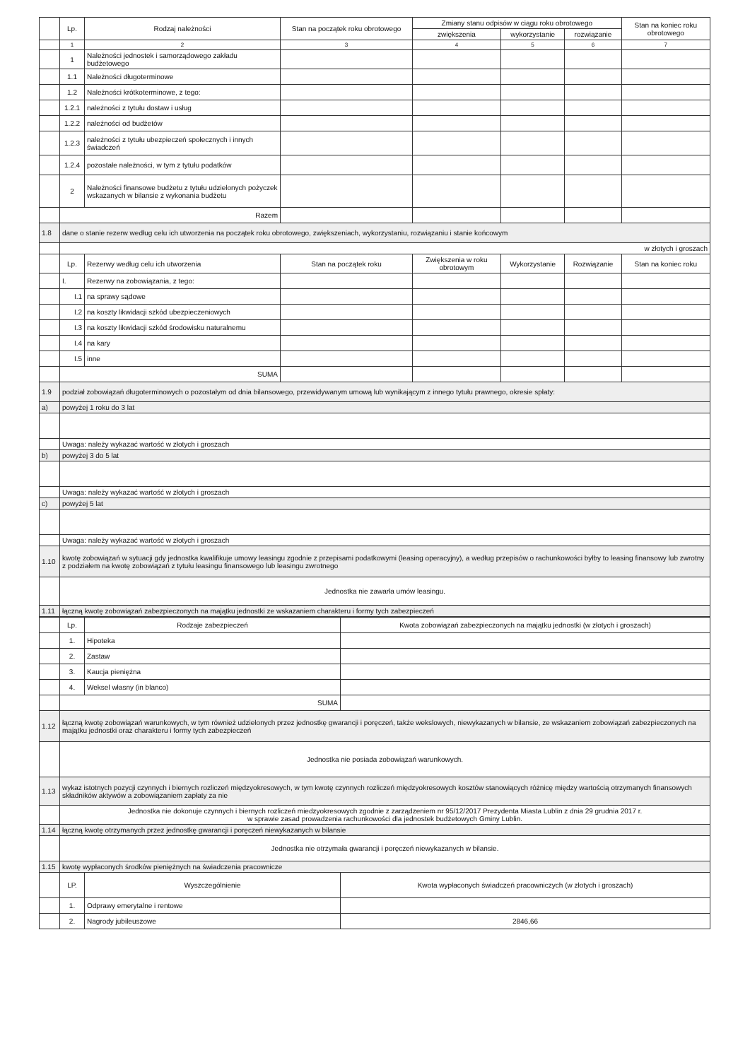| | Lp. | Rodzaj należności | Stan na początek roku obrotowego | Zmiany stanu odpisów w ciągu roku obrotowego | | | Stan na koniec roku obrotowego |
| | | | | zwiększenia | wykorzystanie | rozwiązanie | |
| | 1 | 2 | 3 | 4 | 5 | 6 | 7 |
| | 1 | Należności jednostek i samorządowego zakładu budżetowego | | | | | |
| | 1.1 | Należności długoterminowe | | | | | |
| | 1.2 | Należności krótkoterminowe, z tego: | | | | | |
| | 1.2.1 | należności z tytułu dostaw i usług | | | | | |
| | 1.2.2 | należności od budżetów | | | | | |
| | 1.2.3 | należności z tytułu ubezpieczeń społecznych i innych świadczeń | | | | | |
| | 1.2.4 | pozostałe należności, w tym z tytułu podatków | | | | | |
| | 2 | Należności finansowe budżetu z tytułu udzielonych pożyczek wskazanych w bilansie z wykonania budżetu | | | | | |
| | Razem | | | | | | |
| 1.8 | dane o stanie rezerw według celu ich utworzenia na początek roku obrotowego, zwiększeniach, wykorzystaniu, rozwiązaniu i stanie końcowym | | | | | | |
| | w złotych i groszach | | | | | | |
| | Lp. | Rezerwy według celu ich utworzenia | Stan na początek roku | Zwiększenia w roku obrotowym | Wykorzystanie | Rozwiązanie | Stan na koniec roku |
| | I. | Rezerwy na zobowiązania, z tego: | | | | | |
| | I.1 | na sprawy sądowe | | | | | |
| | I.2 | na koszty likwidacji szkód ubezpieczeniowych | | | | | |
| | I.3 | na koszty likwidacji szkód środowisku naturalnemu | | | | | |
| | I.4 | na kary | | | | | |
| | I.5 | inne | | | | | |
| | SUMA | | | | | | |
| 1.9 | podział zobowiązań długoterminowych o pozostałym od dnia bilansowego, przewidywanym umową lub wynikającym z innego tytułu prawnego, okresie spłaty: | | | | | | |
| a) | powyżej 1 roku do 3 lat | | | | | | |
| | Uwaga: należy wykazać wartość w złotych i groszach | | | | | | |
| b) | powyżej 3 do 5 lat | | | | | | |
| | Uwaga: należy wykazać wartość w złotych i groszach | | | | | | |
| c) | powyżej 5 lat | | | | | | |
| | Uwaga: należy wykazać wartość w złotych i groszach | | | | | | |
| 1.10 | kwotę zobowiązań w sytuacji gdy jednostka kwalifikuje umowy leasingu zgodnie z przepisami podatkowymi (leasing operacyjny), a według przepisów o rachunkowości byłby to leasing finansowy lub zwrotny z podziałem na kwotę zobowiązań z tytułu leasingu finansowego lub leasingu zwrotnego | | | | | | |
| | Jednostka nie zawarła umów leasingu. | | | | | | |
| 1.11 | łączną kwotę zobowiązań zabezpieczonych na majątku jednostki ze wskazaniem charakteru i formy tych zabezpieczeń | | | | | | |
| | Lp. | Rodzaje zabezpieczeń | Kwota zobowiązań zabezpieczonych na majątku jednostki (w złotych i groszach) |
| | 1. | Hipoteka | |
| | 2. | Zastaw | |
| | 3. | Kaucja pieniężna | |
| | 4. | Weksel własny (in blanco) | |
| | SUMA | | |
| 1.12 | łączną kwotę zobowiązań warunkowych, w tym również udzielonych przez jednostkę gwarancji i poręczeń, także wekslowych, niewykazanych w bilansie, ze wskazaniem zobowiązań zabezpieczonych na majątku jednostki oraz charakteru i formy tych zabezpieczeń | | |
| | Jednostka nie posiada zobowiązań warunkowych. | | |
| 1.13 | wykaz istotnych pozycji czynnych i biernych rozliczeń międzyokresowych, w tym kwotę czynnych rozliczeń międzyokresowych kosztów stanowiących różnicę między wartością otrzymanych finansowych składników aktywów a zobowiązaniem zapłaty za nie | | |
| | Jednostka nie dokonuje czynnych i biernych rozliczeń miedzyokresowych zgodnie z zarządzeniem nr 95/12/2017 Prezydenta Miasta Lublin z dnia 29 grudnia 2017 r. w sprawie zasad prowadzenia rachunkowości dla jednostek budżetowych Gminy Lublin. | | |
| 1.14 | łączną kwotę otrzymanych przez jednostkę gwarancji i poręczeń niewykazanych w bilansie | | |
| | Jednostka nie otrzymała gwarancji i poręczeń niewykazanych w bilansie. | | |
| 1.15 | kwotę wypłaconych środków pieniężnych na świadczenia pracownicze | | |
| | LP. | Wyszczególnienie | Kwota wypłaconych świadczeń pracowniczych (w złotych i groszach) |
| | 1. | Odprawy emerytalne i rentowe | |
| | 2. | Nagrody jubileuszowe | 2846,66 |